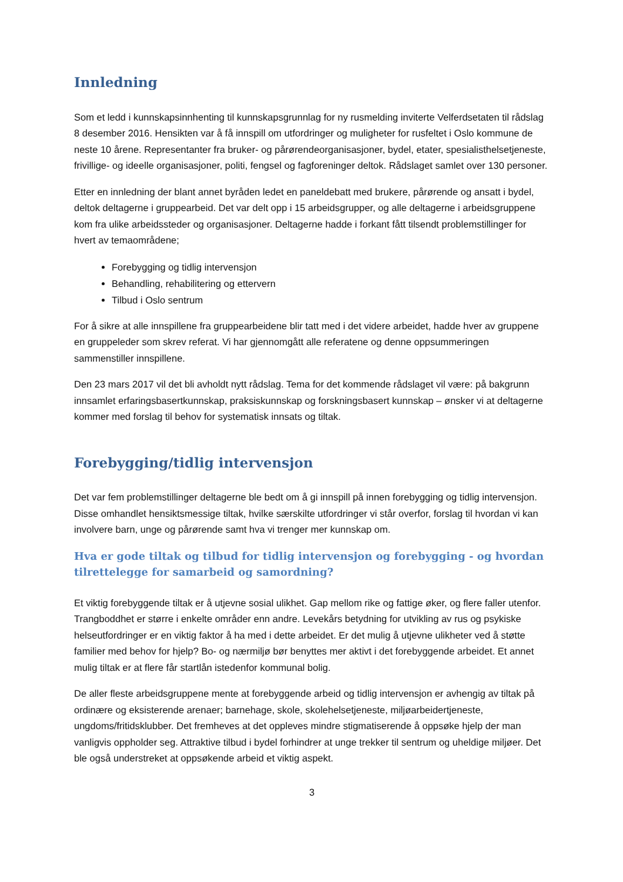Innledning
Som et ledd i kunnskapsinnhenting til kunnskapsgrunnlag for ny rusmelding inviterte Velferdsetaten til rådslag 8 desember 2016. Hensikten var å få innspill om utfordringer og muligheter for rusfeltet i Oslo kommune de neste 10 årene. Representanter fra bruker- og pårørendeorganisasjoner, bydel, etater, spesialisthelsetjeneste, frivillige- og ideelle organisasjoner, politi, fengsel og fagforeninger deltok. Rådslaget samlet over 130 personer.
Etter en innledning der blant annet byråden ledet en paneldebatt med brukere, pårørende og ansatt i bydel, deltok deltagerne i gruppearbeid. Det var delt opp i 15 arbeidsgrupper, og alle deltagerne i arbeidsgruppene kom fra ulike arbeidssteder og organisasjoner. Deltagerne hadde i forkant fått tilsendt problemstillinger for hvert av temaområdene;
Forebygging og tidlig intervensjon
Behandling, rehabilitering og ettervern
Tilbud i Oslo sentrum
For å sikre at alle innspillene fra gruppearbeidene blir tatt med i det videre arbeidet, hadde hver av gruppene en gruppeleder som skrev referat. Vi har gjennomgått alle referatene og denne oppsummeringen sammenstiller innspillene.
Den 23 mars 2017 vil det bli avholdt nytt rådslag. Tema for det kommende rådslaget vil være: på bakgrunn innsamlet erfaringsbasertkunnskap, praksiskunnskap og forskningsbasert kunnskap – ønsker vi at deltagerne kommer med forslag til behov for systematisk innsats og tiltak.
Forebygging/tidlig intervensjon
Det var fem problemstillinger deltagerne ble bedt om å gi innspill på innen forebygging og tidlig intervensjon. Disse omhandlet hensiktsmessige tiltak, hvilke særskilte utfordringer vi står overfor, forslag til hvordan vi kan involvere barn, unge og pårørende samt hva vi trenger mer kunnskap om.
Hva er gode tiltak og tilbud for tidlig intervensjon og forebygging - og hvordan tilrettelegge for samarbeid og samordning?
Et viktig forebyggende tiltak er å utjevne sosial ulikhet. Gap mellom rike og fattige øker, og flere faller utenfor. Trangboddhet er større i enkelte områder enn andre. Levekårs betydning for utvikling av rus og psykiske helseutfordringer er en viktig faktor å ha med i dette arbeidet. Er det mulig å utjevne ulikheter ved å støtte familier med behov for hjelp? Bo- og nærmiljø bør benyttes mer aktivt i det forebyggende arbeidet. Et annet mulig tiltak er at flere får startlån istedenfor kommunal bolig.
De aller fleste arbeidsgruppene mente at forebyggende arbeid og tidlig intervensjon er avhengig av tiltak på ordinære og eksisterende arenaer; barnehage, skole, skolehelsetjeneste, miljøarbeidertjeneste, ungdoms/fritidsklubber. Det fremheves at det oppleves mindre stigmatiserende å oppsøke hjelp der man vanligvis oppholder seg. Attraktive tilbud i bydel forhindrer at unge trekker til sentrum og uheldige miljøer. Det ble også understreket at oppsøkende arbeid et viktig aspekt.
3